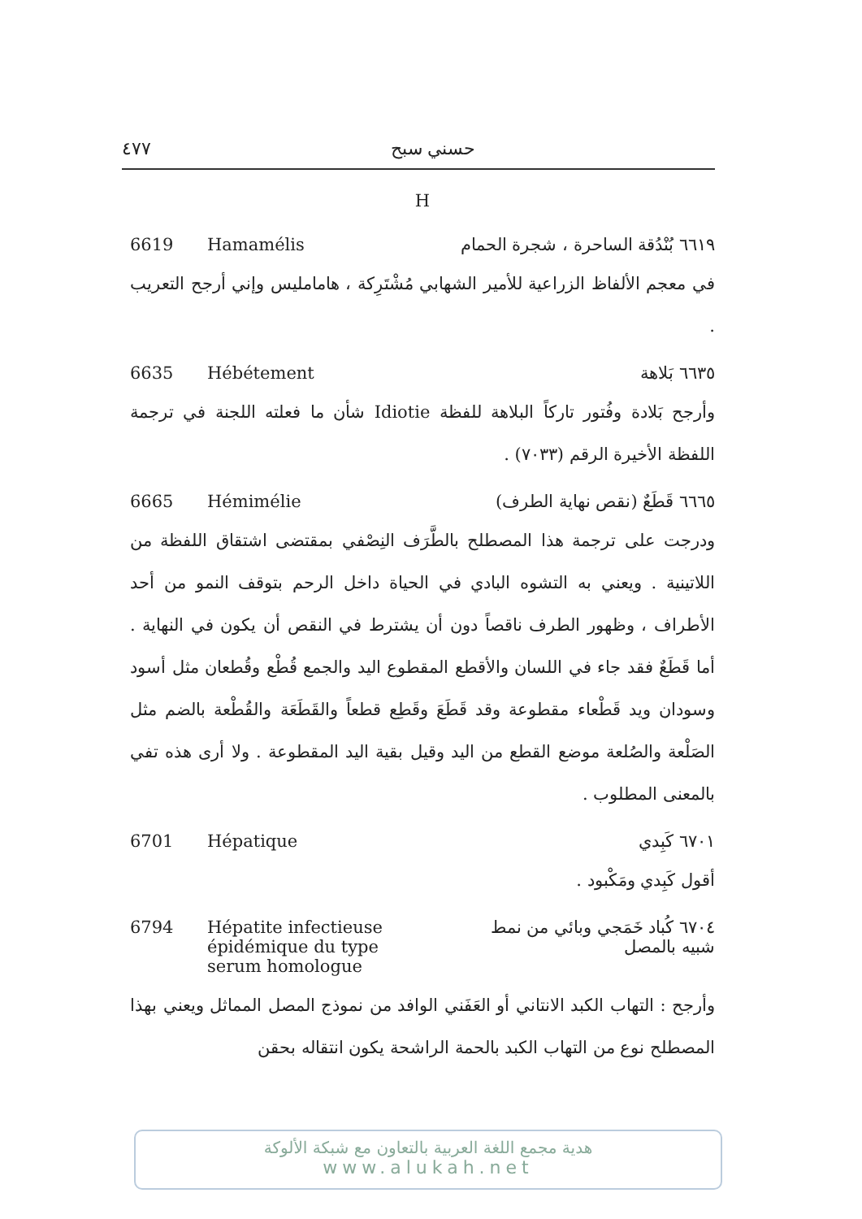٤٧٧ حسني سبح
H
6619 Hamamélis ٦٦١٩ بُنْدُقة الساحرة ، شجرة الحمام
في معجم الألفاظ الزراعية للأمير الشهابي مُشْتَرِكة ، هامامليس وإني أرجح التعريب .
6635 Hébétement ٦٦٣٥ بَلاهة
وأرجح بَلادة وفُتور تاركاً البلاهة للفظة Idiotie شأن ما فعلته اللجنة في ترجمة اللفظة الأخيرة الرقم (٧٠٣٣) .
6665 Hémimélie ٦٦٦٥ قَطَعٌ (نقص نهاية الطرف)
ودرجت على ترجمة هذا المصطلح بالطَّرَف النِصْفي بمقتضى اشتقاق اللفظة من اللاتينية . ويعني به التشوه البادي في الحياة داخل الرحم بتوقف النمو من أحد الأطراف ، وظهور الطرف ناقصاً دون أن يشترط في النقص أن يكون في النهاية . أما قَطَعٌ فقد جاء في اللسان والأقطع المقطوع اليد والجمع قُطْع وقُطعان مثل أسود وسودان ويد قَطْعاء مقطوعة وقد قَطَعَ وقَطِع قطعاً والقَطَعَة والقُطْعة بالضم مثل الصَلْعة والصُلعة موضع القطع من اليد وقيل بقية اليد المقطوعة . ولا أرى هذه تفي بالمعنى المطلوب .
6701 Hépatique ٦٧٠١ كَبِدي
أقول كَبِدي ومَكْبود .
6794 Hépatite infectieuse
épidémique du type
serum homologue
٦٧٠٤ كُباد خَمَجي وبائي من نمط
شبيه بالمصل
وأرجح : التهاب الكبد الانتاني أو العَفَني الوافد من نموذج المصل المماثل ويعني بهذا المصطلح نوع من التهاب الكبد بالحمة الراشحة يكون انتقاله بحقن
هدية مجمع اللغة العربية بالتعاون مع شبكة الألوكة
www.alukah.net